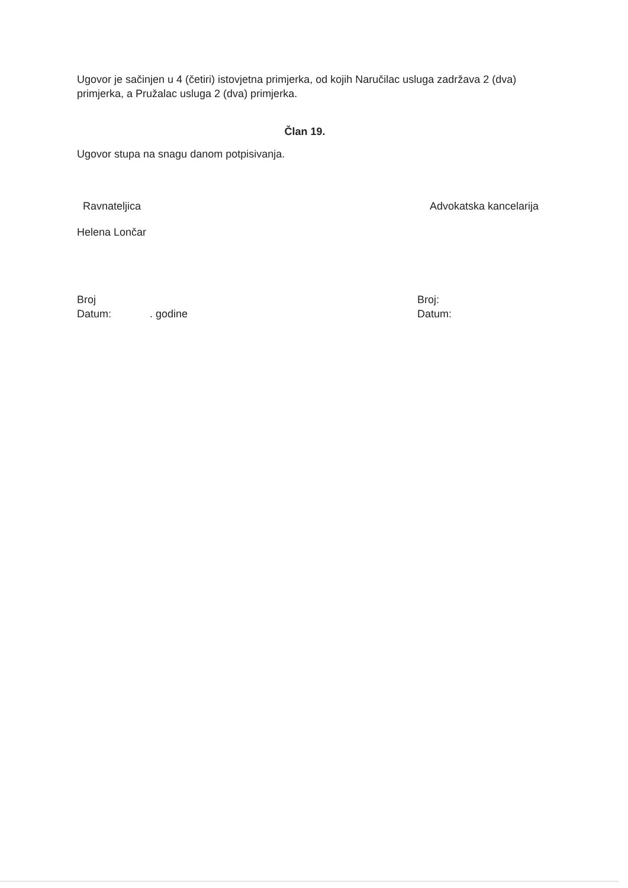Ugovor je sačinjen u 4 (četiri) istovjetna primjerka, od kojih Naručilac usluga zadržava 2 (dva) primjerka, a Pružalac usluga 2 (dva) primjerka.
Član 19.
Ugovor stupa na snagu danom potpisivanja.
Ravnateljica Advokatska kancelarija
Helena Lončar
Broj
Datum: . godine
Broj:
Datum: